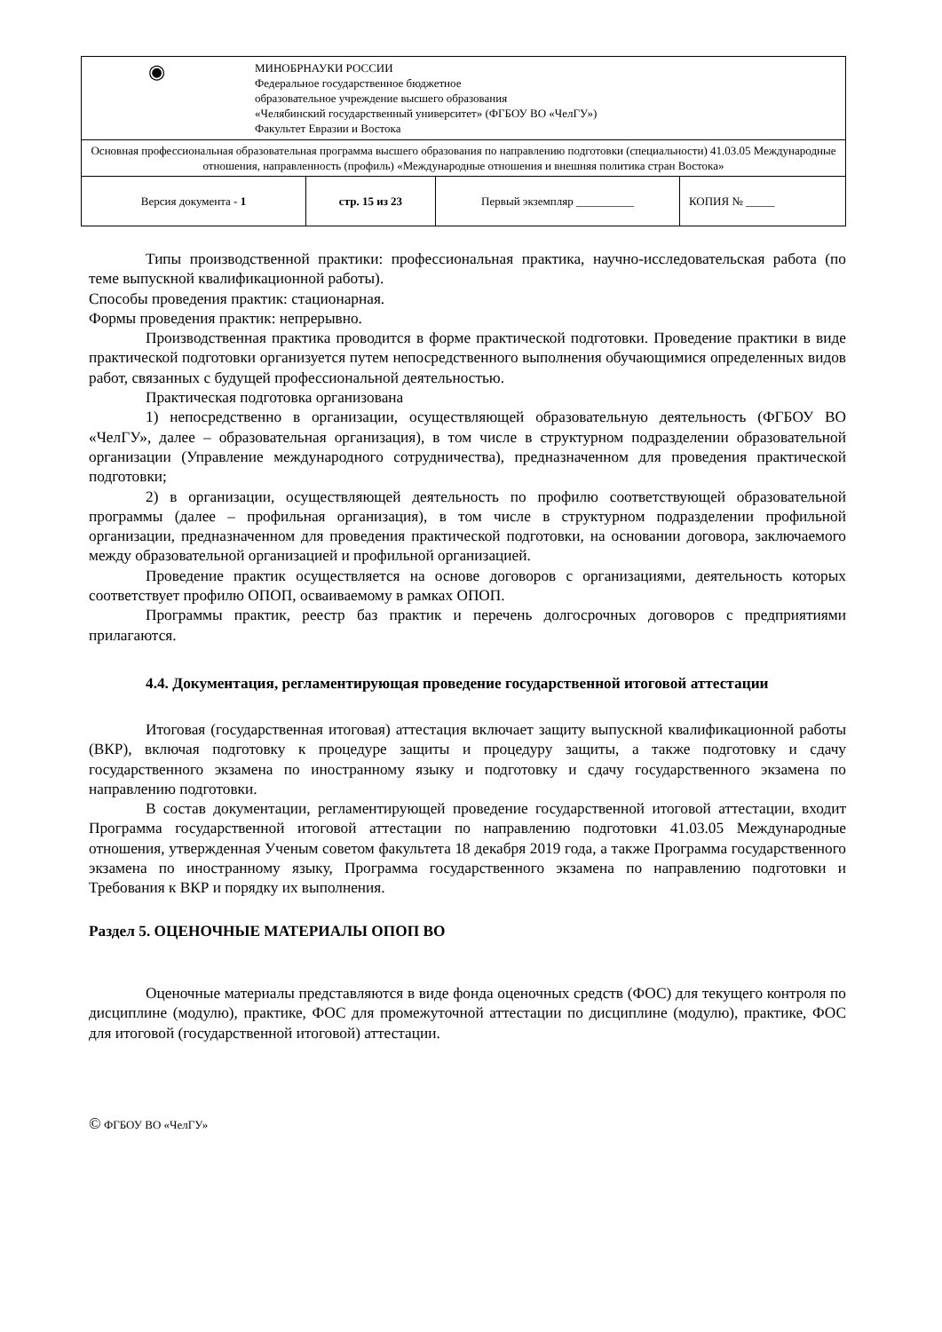| ◉ МИНОБРНАУКИ РОССИИ Федеральное государственное бюджетное образовательное учреждение высшего образования «Челябинский государственный университет» (ФГБОУ ВО «ЧелГУ») Факультет Евразии и Востока | | | |
| Основная профессиональная образовательная программа высшего образования по направлению подготовки (специальности) 41.03.05 Международные отношения, направленность (профиль) «Международные отношения и внешняя политика стран Востока» | | | |
| Версия документа - 1 | стр. 15 из 23 | Первый экземпляр __________ | КОПИЯ № _____ |
Типы производственной практики: профессиональная практика, научно-исследовательская работа (по теме выпускной квалификационной работы).
Способы проведения практик: стационарная.
Формы проведения практик: непрерывно.
Производственная практика проводится в форме практической подготовки. Проведение практики в виде практической подготовки организуется путем непосредственного выполнения обучающимися определенных видов работ, связанных с будущей профессиональной деятельностью.
Практическая подготовка организована
1) непосредственно в организации, осуществляющей образовательную деятельность (ФГБОУ ВО «ЧелГУ», далее – образовательная организация), в том числе в структурном подразделении образовательной организации (Управление международного сотрудничества), предназначенном для проведения практической подготовки;
2) в организации, осуществляющей деятельность по профилю соответствующей образовательной программы (далее – профильная организация), в том числе в структурном подразделении профильной организации, предназначенном для проведения практической подготовки, на основании договора, заключаемого между образовательной организацией и профильной организацией.
Проведение практик осуществляется на основе договоров с организациями, деятельность которых соответствует профилю ОПОП, осваиваемому в рамках ОПОП.
Программы практик, реестр баз практик и перечень долгосрочных договоров с предприятиями прилагаются.
4.4. Документация, регламентирующая проведение государственной итоговой аттестации
Итоговая (государственная итоговая) аттестация включает защиту выпускной квалификационной работы (ВКР), включая подготовку к процедуре защиты и процедуру защиты, а также подготовку и сдачу государственного экзамена по иностранному языку и подготовку и сдачу государственного экзамена по направлению подготовки.
В состав документации, регламентирующей проведение государственной итоговой аттестации, входит Программа государственной итоговой аттестации по направлению подготовки 41.03.05 Международные отношения, утвержденная Ученым советом факультета 18 декабря 2019 года, а также Программа государственного экзамена по иностранному языку, Программа государственного экзамена по направлению подготовки и Требования к ВКР и порядку их выполнения.
Раздел 5. ОЦЕНОЧНЫЕ МАТЕРИАЛЫ ОПОП ВО
Оценочные материалы представляются в виде фонда оценочных средств (ФОС) для текущего контроля по дисциплине (модулю), практике, ФОС для промежуточной аттестации по дисциплине (модулю), практике, ФОС для итоговой (государственной итоговой) аттестации.
© ФГБОУ ВО «ЧелГУ»